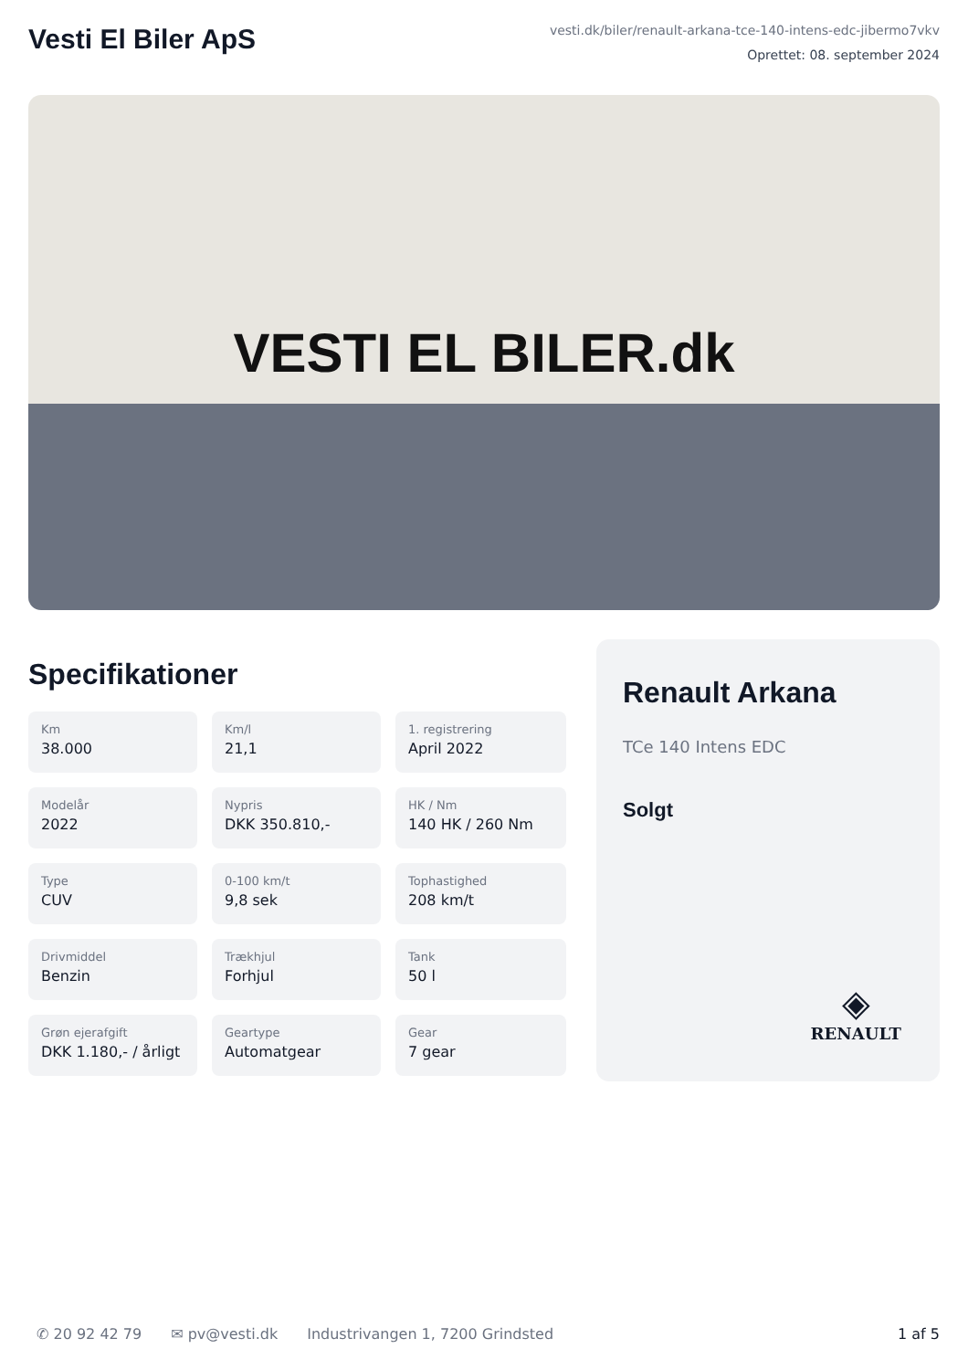Vesti El Biler ApS
vesti.dk/biler/renault-arkana-tce-140-intens-edc-jibermo7vkv
Oprettet: 08. september 2024
VESTI EL BILER.dk
Specifikationer
Km
38.000
Km/l
21,1
1. registrering
April 2022
Modelår
2022
Nypris
DKK 350.810,-
HK / Nm
140 HK / 260 Nm
Type
CUV
0-100 km/t
9,8 sek
Tophastighed
208 km/t
Drivmiddel
Benzin
Trækhjul
Forhjul
Tank
50 l
Grøn ejerafgift
DKK 1.180,- / årligt
Geartype
Automatgear
Gear
7 gear
Renault Arkana
TCe 140 Intens EDC
Solgt
◈
RENAULT
✆ 20 92 42 79 ✉ pv@vesti.dk Industrivangen 1, 7200 Grindsted 1 af 5